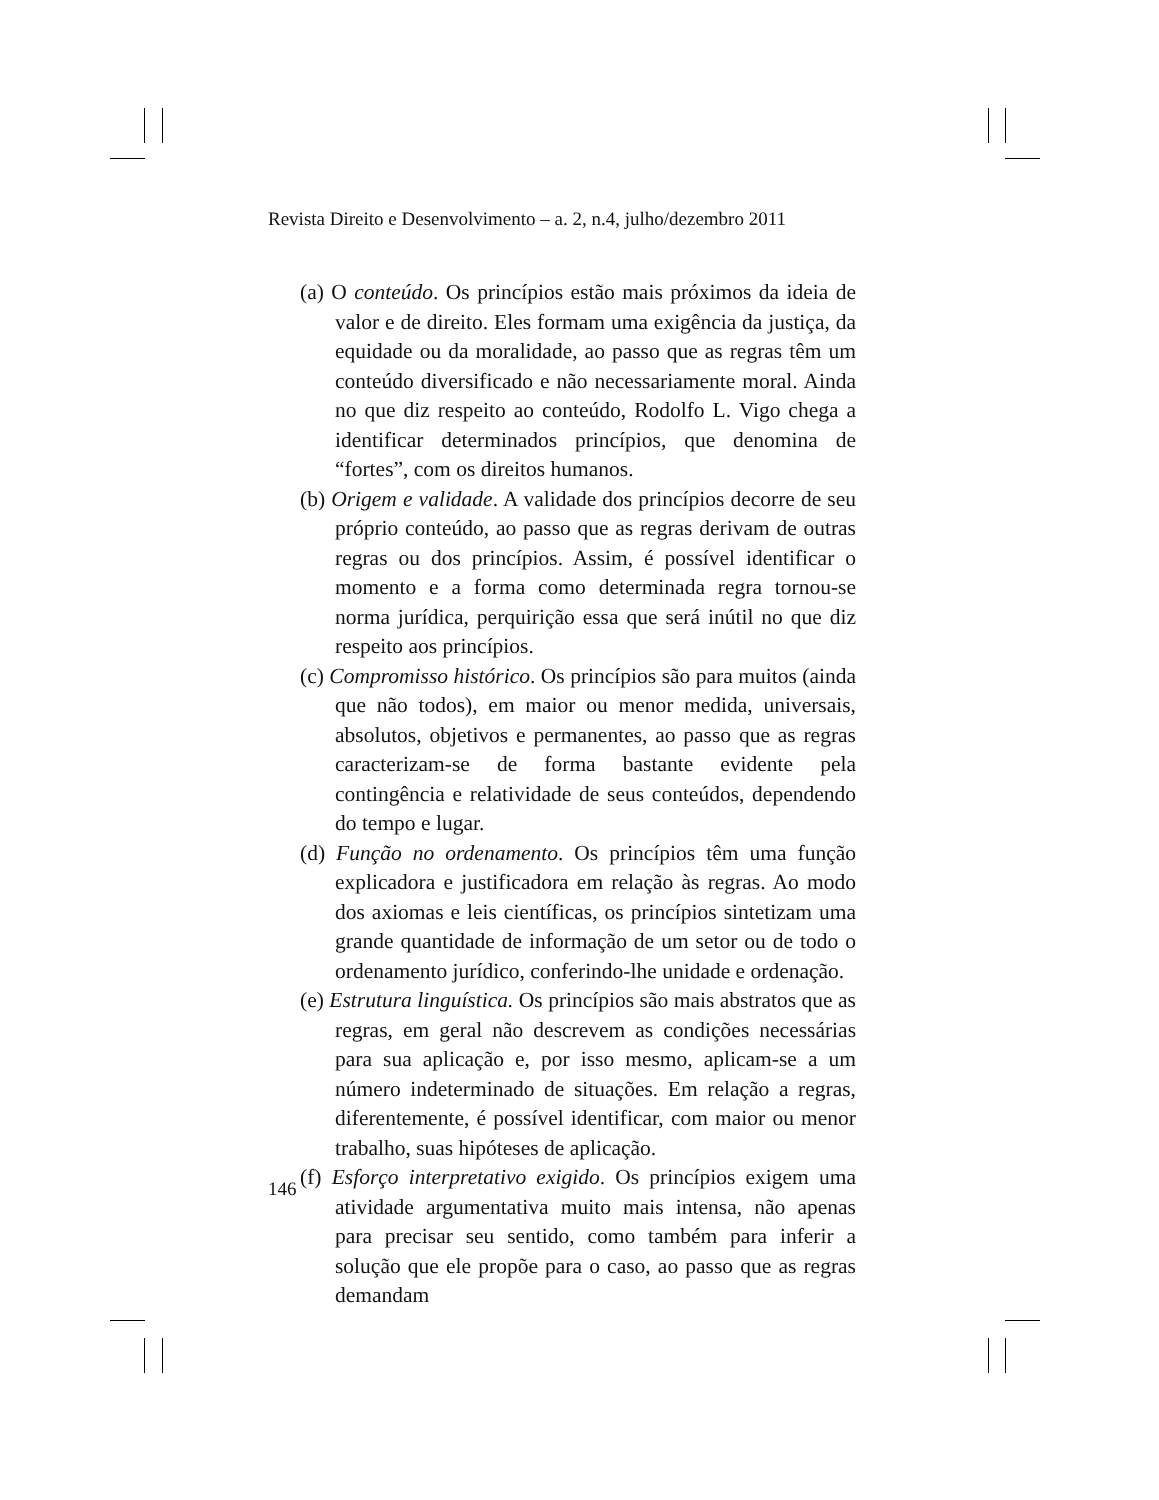Revista Direito e Desenvolvimento – a. 2, n.4, julho/dezembro 2011
(a) O conteúdo. Os princípios estão mais próximos da ideia de valor e de direito. Eles formam uma exigência da justiça, da equidade ou da moralidade, ao passo que as regras têm um conteúdo diversificado e não necessariamente moral. Ainda no que diz respeito ao conteúdo, Rodolfo L. Vigo chega a identificar determinados princípios, que denomina de “fortes”, com os direitos humanos.
(b) Origem e validade. A validade dos princípios decorre de seu próprio conteúdo, ao passo que as regras derivam de outras regras ou dos princípios. Assim, é possível identificar o momento e a forma como determinada regra tornou-se norma jurídica, perquirição essa que será inútil no que diz respeito aos princípios.
(c) Compromisso histórico. Os princípios são para muitos (ainda que não todos), em maior ou menor medida, universais, absolutos, objetivos e permanentes, ao passo que as regras caracterizam-se de forma bastante evidente pela contingência e relatividade de seus conteúdos, dependendo do tempo e lugar.
(d) Função no ordenamento. Os princípios têm uma função explicadora e justificadora em relação às regras. Ao modo dos axiomas e leis científicas, os princípios sintetizam uma grande quantidade de informação de um setor ou de todo o ordenamento jurídico, conferindo-lhe unidade e ordenação.
(e) Estrutura linguística. Os princípios são mais abstratos que as regras, em geral não descrevem as condições necessárias para sua aplicação e, por isso mesmo, aplicam-se a um número indeterminado de situações. Em relação a regras, diferentemente, é possível identificar, com maior ou menor trabalho, suas hipóteses de aplicação.
(f) Esforço interpretativo exigido. Os princípios exigem uma atividade argumentativa muito mais intensa, não apenas para precisar seu sentido, como também para inferir a solução que ele propõe para o caso, ao passo que as regras demandam
146